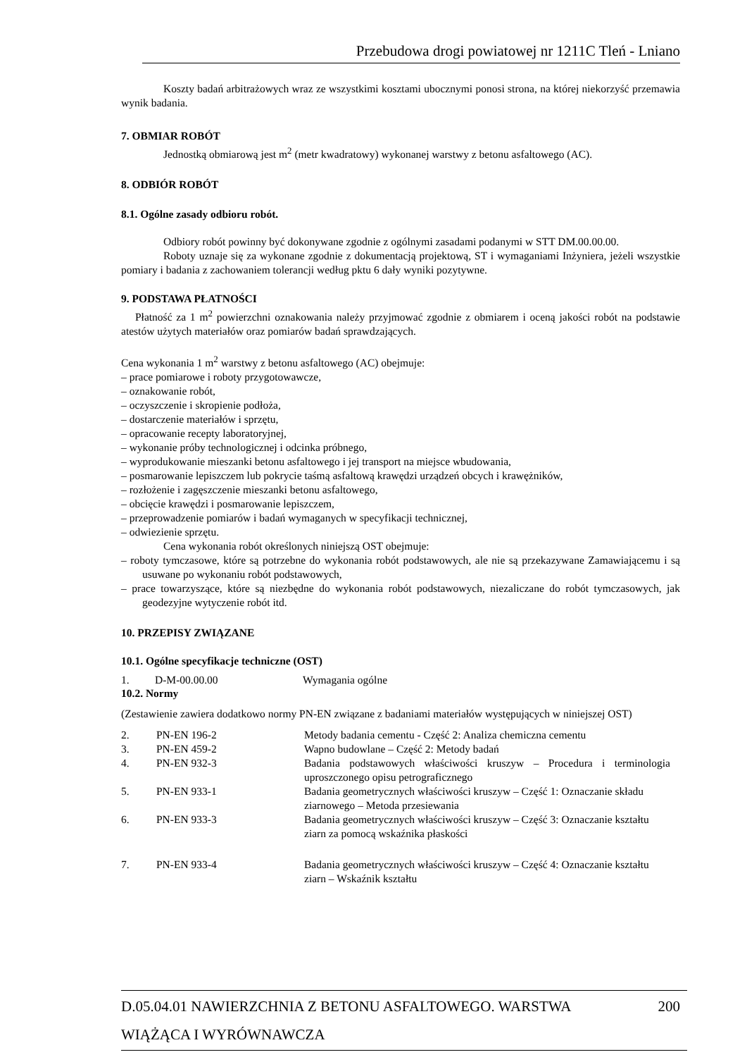Przebudowa drogi powiatowej nr 1211C Tleń - Lniano
Koszty badań arbitrażowych wraz ze wszystkimi kosztami ubocznymi ponosi strona, na której niekorzyść przemawia wynik badania.
7. OBMIAR ROBÓT
Jednostką obmiarową jest m<sup>2</sup> (metr kwadratowy) wykonanej warstwy z betonu asfaltowego (AC).
8. ODBIÓR ROBÓT
8.1. Ogólne zasady odbioru robót.
Odbiory robót powinny być dokonywane zgodnie z ogólnymi zasadami podanymi w STT DM.00.00.00.
Roboty uznaje się za wykonane zgodnie z dokumentacją projektową, ST i wymaganiami Inżyniera, jeżeli wszystkie pomiary i badania z zachowaniem tolerancji według pktu 6 dały wyniki pozytywne.
9. PODSTAWA PŁATNOŚCI
Płatność za 1 m<sup>2</sup> powierzchni oznakowania należy przyjmować zgodnie z obmiarem i oceną jakości robót na podstawie atestów użytych materiałów oraz pomiarów badań sprawdzających.
Cena wykonania 1 m<sup>2</sup> warstwy z betonu asfaltowego (AC) obejmuje:
– prace pomiarowe i roboty przygotowawcze,
– oznakowanie robót,
– oczyszczenie i skropienie podłoża,
– dostarczenie materiałów i sprzętu,
– opracowanie recepty laboratoryjnej,
– wykonanie próby technologicznej i odcinka próbnego,
– wyprodukowanie mieszanki betonu asfaltowego i jej transport na miejsce wbudowania,
– posmarowanie lepiszczem lub pokrycie taśmą asfaltową krawędzi urządzeń obcych i krawężników,
– rozłożenie i zagęszczenie mieszanki betonu asfaltowego,
– obcięcie krawędzi i posmarowanie lepiszczem,
– przeprowadzenie pomiarów i badań wymaganych w specyfikacji technicznej,
– odwiezienie sprzętu.
Cena wykonania robót określonych niniejszą OST obejmuje:
– roboty tymczasowe, które są potrzebne do wykonania robót podstawowych, ale nie są przekazywane Zamawiającemu i są usuwane po wykonaniu robót podstawowych,
– prace towarzyszące, które są niezbędne do wykonania robót podstawowych, niezaliczane do robót tymczasowych, jak geodezyjne wytyczenie robót itd.
10. PRZEPISY ZWIĄZANE
10.1. Ogólne specyfikacje techniczne (OST)
| 1. | D-M-00.00.00 | Wymagania ogólne |
10.2. Normy
(Zestawienie zawiera dodatkowo normy PN-EN związane z badaniami materiałów występujących w niniejszej OST)
| 2. | PN-EN 196-2 | Metody badania cementu - Część 2: Analiza chemiczna cementu |
| 3. | PN-EN 459-2 | Wapno budowlane – Część 2: Metody badań |
| 4. | PN-EN 932-3 | Badania podstawowych właściwości kruszyw – Procedura i terminologia uproszczonego opisu petrograficznego |
| 5. | PN-EN 933-1 | Badania geometrycznych właściwości kruszyw – Część 1: Oznaczanie składu ziarnowego – Metoda przesiewania |
| 6. | PN-EN 933-3 | Badania geometrycznych właściwości kruszyw – Część 3: Oznaczanie kształtu ziarn za pomocą wskaźnika płaskości |
| 7. | PN-EN 933-4 | Badania geometrycznych właściwości kruszyw – Część 4: Oznaczanie kształtu ziarn – Wskaźnik kształtu |
D.05.04.01 NAWIERZCHNIA Z BETONU ASFALTOWEGO. WARSTWA 200
WIĄŻĄCA I WYRÓWNAWCZA